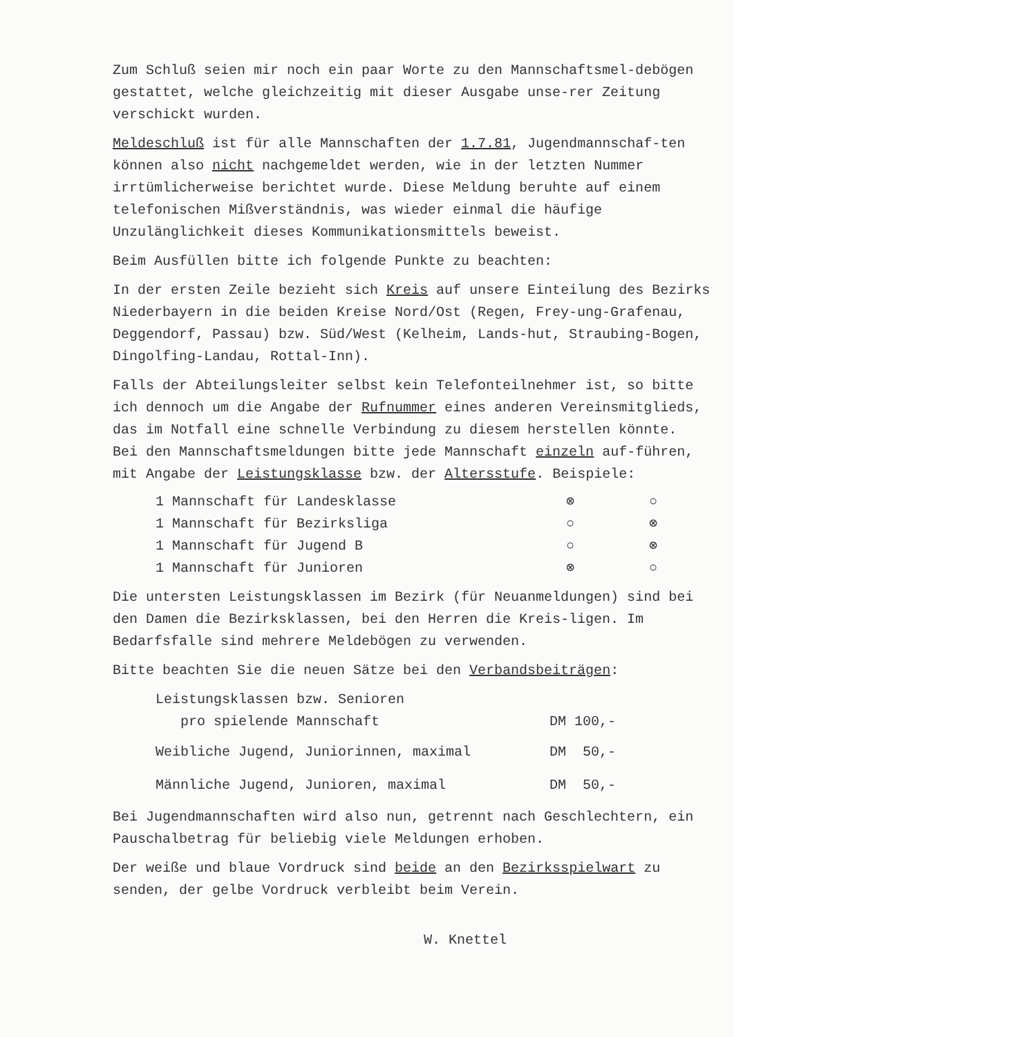Zum Schluß seien mir noch ein paar Worte zu den Mannschaftsmel-debögen gestattet, welche gleichzeitig mit dieser Ausgabe unse-rer Zeitung verschickt wurden.
Meldeschluß ist für alle Mannschaften der 1.7.81, Jugendmannschaf-ten können also nicht nachgemeldet werden, wie in der letzten Nummer irrtümlicherweise berichtet wurde. Diese Meldung beruhte auf einem telefonischen Mißverständnis, was wieder einmal die häufige Unzulänglichkeit dieses Kommunikationsmittels beweist.
Beim Ausfüllen bitte ich folgende Punkte zu beachten:
In der ersten Zeile bezieht sich Kreis auf unsere Einteilung des Bezirks Niederbayern in die beiden Kreise Nord/Ost (Regen, Frey-ung-Grafenau, Deggendorf, Passau) bzw. Süd/West (Kelheim, Lands-hut, Straubing-Bogen, Dingolfing-Landau, Rottal-Inn).
Falls der Abteilungsleiter selbst kein Telefonteilnehmer ist, so bitte ich dennoch um die Angabe der Rufnummer eines anderen Vereinsmitglieds, das im Notfall eine schnelle Verbindung zu diesem herstellen könnte.
Bei den Mannschaftsmeldungen bitte jede Mannschaft einzeln auf-führen, mit Angabe der Leistungsklasse bzw. der Altersstufe. Beispiele:
| 1 Mannschaft für Landesklasse | ⊗ | ○ |
| 1 Mannschaft für Bezirksliga | ○ | ⊗ |
| 1 Mannschaft für Jugend B | ○ | ⊗ |
| 1 Mannschaft für Junioren | ⊗ | ○ |
Die untersten Leistungsklassen im Bezirk (für Neuanmeldungen) sind bei den Damen die Bezirksklassen, bei den Herren die Kreis-ligen. Im Bedarfsfalle sind mehrere Meldebögen zu verwenden.
Bitte beachten Sie die neuen Sätze bei den Verbandsbeiträgen:
| Leistungsklassen bzw. Senioren pro spielende Mannschaft | DM 100,- |
| Weibliche Jugend, Juniorinnen, maximal | DM 50,- |
| Männliche Jugend, Junioren, maximal | DM 50,- |
Bei Jugendmannschaften wird also nun, getrennt nach Geschlechtern, ein Pauschalbetrag für beliebig viele Meldungen erhoben.
Der weiße und blaue Vordruck sind beide an den Bezirksspielwart zu senden, der gelbe Vordruck verbleibt beim Verein.
W. Knettel